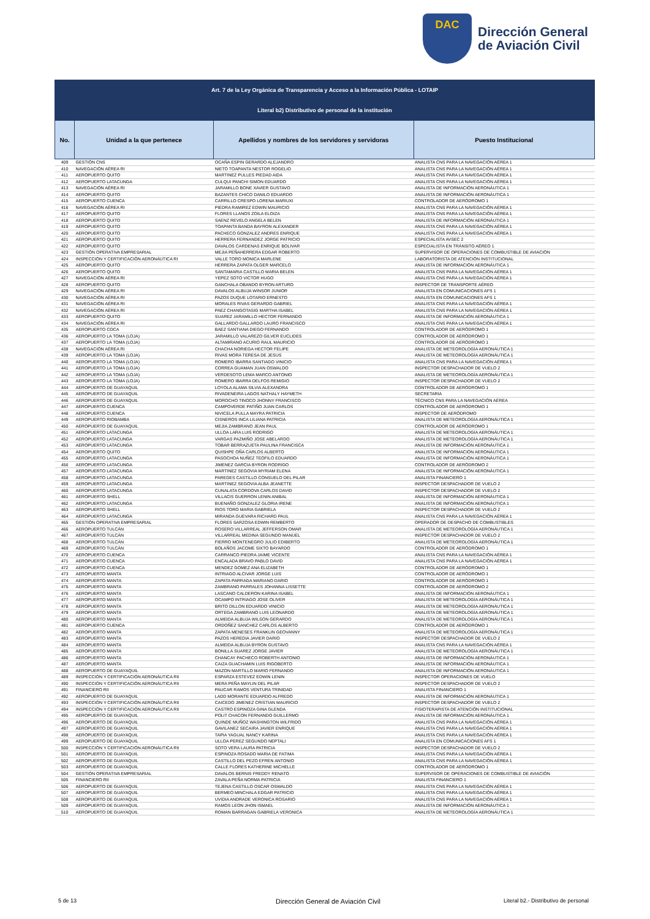DAC
Dirección General
de Aviación Civil
| Art. 7 de la Ley Orgánica de Transparencia y Acceso a la Información Pública - LOTAIP | | | |
| Literal b2) Distributivo de personal de la institución | | | |
| No. | Unidad a la que pertenece | Apellidos y nombres de los servidores y servidoras | Puesto Institucional |
| 409 | GESTIÓN CNS | OCAÑA ESPIN GERARDO ALEJANDRO | ANALISTA CNS PARA LA NAVEGACIÓN AÉREA 1 |
| 410 | NAVEGACIÓN AÉREA RI | NIETO TOAPANTA NESTOR ROGELIO | ANALISTA CNS PARA LA NAVEGACIÓN AÉREA 1 |
| 411 | AEROPUERTO QUITO | MARTINEZ PULLES PIEDAD AIDA | ANALISTA CNS PARA LA NAVEGACIÓN AÉREA 1 |
| 412 | AEROPUERTO LATACUNGA | CULQUI PANCHI SIMON EDUARDO | ANALISTA CNS PARA LA NAVEGACIÓN AÉREA 1 |
| 413 | NAVEGACIÓN AÉREA RI | JARAMILLO BONE XAVIER GUSTAVO | ANALISTA DE INFORMACIÓN AERONÁUTICA 1 |
| 414 | AEROPUERTO QUITO | BAZANTES CHICO DANILO EDUARDO | ANALISTA DE INFORMACIÓN AERONÁUTICA 1 |
| 415 | AEROPUERTO CUENCA | CARRILLO CRESPO LORENA MARIUXI | CONTROLADOR DE AERÓDROMO 1 |
| 416 | NAVEGACIÓN AÉREA RI | PIEDRA RAMIREZ EDWIN MAURICIO | ANALISTA CNS PARA LA NAVEGACIÓN AÉREA 1 |
| 417 | AEROPUERTO QUITO | FLORES LLANOS ZOILA ELOIZA | ANALISTA CNS PARA LA NAVEGACIÓN AÉREA 1 |
| 418 | AEROPUERTO QUITO | SAENZ REVELO ANGELA BELEN | ANALISTA DE INFORMACIÓN AERONÁUTICA 1 |
| 419 | AEROPUERTO QUITO | TOAPANTA BANDA BAYRON ALEXANDER | ANALISTA CNS PARA LA NAVEGACIÓN AÉREA 1 |
| 420 | AEROPUERTO QUITO | PACHECO GONZALEZ ANDRES ENRIQUE | ANALISTA CNS PARA LA NAVEGACIÓN AÉREA 1 |
| 421 | AEROPUERTO QUITO | HERRERA FERNANDEZ JORGE PATRICIO | ESPECIALISTA AVSEC 2 |
| 422 | AEROPUERTO QUITO | DAVALOS CARDENAS ENRIQUE BOLIVAR | ESPECIALISTA EN TRÁNSITO AÉREO 1 |
| 423 | GESTIÓN OPERATIVA EMPRESARIAL | MEJIA PEÑAHERRERA EDGAR ROBERTO | SUPERVISOR DE OPERACIONES DE COMBUSTIBLE DE AVIACIÓN |
| 424 | INSPECCIÓN Y CERTIFICACIÓN AERONÁUTICA RI | VALLE TORO MONICA MARLENE | LABORATORISTA DE ATENCIÓN INSTITUCIONAL |
| 425 | AEROPUERTO QUITO | HERRERA ZAPATA OLGER MARCELO | ANALISTA DE INFORMACIÓN AERONÁUTICA 1 |
| 426 | AEROPUERTO QUITO | SANTAMARIA CASTILLO MARIA BELEN | ANALISTA CNS PARA LA NAVEGACIÓN AÉREA 1 |
| 427 | NAVEGACIÓN AÉREA RI | YEPEZ SOTO VICTOR HUGO | ANALISTA CNS PARA LA NAVEGACIÓN AÉREA 1 |
| 428 | AEROPUERTO QUITO | GANCHALA OBANDO BYRON ARTURO | INSPECTOR DE TRANSPORTE AÉREO |
| 429 | NAVEGACIÓN AÉREA RI | DAVALOS ALBUJA WINSOR JUNIOR | ANALISTA EN COMUNICACIONES AFS 1 |
| 430 | NAVEGACIÓN AÉREA RI | PAZOS DUQUE LOTARIO ERNESTO | ANALISTA EN COMUNICACIONES AFS 1 |
| 431 | NAVEGACIÓN AÉREA RI | MORALES RIVAS GERARDO GABRIEL | ANALISTA CNS PARA LA NAVEGACIÓN AÉREA 1 |
| 432 | NAVEGACIÓN AÉREA RI | PAEZ CHANGOTASIG MARTHA ISABEL | ANALISTA CNS PARA LA NAVEGACIÓN AÉREA 1 |
| 433 | AEROPUERTO QUITO | SUAREZ JARAMILLO HECTOR FERNANDO | ANALISTA DE INFORMACIÓN AERONÁUTICA 1 |
| 434 | NAVEGACIÓN AÉREA RI | GALLARDO GALLARDO LAURO FRANCISCO | ANALISTA CNS PARA LA NAVEGACIÓN AÉREA 1 |
| 435 | AEROPUERTO COCA | BAEZ SANTIANA DIEGO FERNANDO | CONTROLADOR DE AERÓDROMO 1 |
| 436 | AEROPUERTO LA TOMA (LOJA) | JARAMILLO VALAREZO GILVER EUCLIDES | CONTROLADOR DE AERÓDROMO 1 |
| 437 | AEROPUERTO LA TOMA (LOJA) | ALTAMIRANO ACURIO RAUL MAURICIO | CONTROLADOR DE AERÓDROMO 1 |
| 438 | NAVEGACIÓN AÉREA RI | CHACHA NORIEGA HECTOR FELIPE | ANALISTA DE METEOROLOGÍA AERONÁUTICA 1 |
| 439 | AEROPUERTO LA TOMA (LOJA) | RIVAS MORA TERESA DE JESUS | ANALISTA DE METEOROLOGÍA AERONÁUTICA 1 |
| 440 | AEROPUERTO LA TOMA (LOJA) | ROMERO IBARRA SANTIAGO VINICIO | ANALISTA CNS PARA LA NAVEGACIÓN AÉREA 1 |
| 441 | AEROPUERTO LA TOMA (LOJA) | CORREA GUAMAN JUAN OSWALDO | INSPECTOR DESPACHADOR DE VUELO 2 |
| 442 | AEROPUERTO LA TOMA (LOJA) | VERDESOTO LEMA MARCO ANTONIO | ANALISTA DE METEOROLOGÍA AERONÁUTICA 1 |
| 443 | AEROPUERTO LA TOMA (LOJA) | ROMERO IBARRA DELFOS REMIGIO | INSPECTOR DESPACHADOR DE VUELO 2 |
| 444 | AEROPUERTO DE GUAYAQUIL | LOYOLA ALAMA SILVIA ALEXANDRA | CONTROLADOR DE AERÓDROMO 1 |
| 445 | AEROPUERTO DE GUAYAQUIL | RIVADENEIRA LAGOS NATHALY HAYMETH | SECRETARIA |
| 446 | AEROPUERTO DE GUAYAQUIL | MOROCHO TINOCO JHONNY FRANCISCO | TÉCNICO CNS PARA LA NAVEGACIÓN AÉREA |
| 447 | AEROPUERTO CUENCA | CAMPOVERDE PATIÑO JUAN CARLOS | CONTROLADOR DE AERÓDROMO 1 |
| 448 | AEROPUERTO CUENCA | NIVICELA PULLA MAYRA PATRICIA | INSPECTOR DE AERÓDROMO |
| 449 | AEROPUERTO RIOBAMBA | CISNEROS INCA LILIANA PATRICIA | ANALISTA DE METEOROLOGÍA AERONÁUTICA 1 |
| 450 | AEROPUERTO DE GUAYAQUIL | MEJIA ZAMBRANO JEAN PAUL | CONTROLADOR DE AERÓDROMO 1 |
| 451 | AEROPUERTO LATACUNGA | ULLOA LARA LUIS RODRIGO | ANALISTA DE METEOROLOGÍA AERONÁUTICA 1 |
| 452 | AEROPUERTO LATACUNGA | VARGAS PAZMIÑO JOSE ABELARDO | ANALISTA DE METEOROLOGÍA AERONÁUTICA 1 |
| 453 | AEROPUERTO LATACUNGA | TOBAR BERRAZUETA PAULINA FRANCISCA | ANALISTA DE INFORMACIÓN AERONÁUTICA 1 |
| 454 | AEROPUERTO QUITO | QUISHPE OÑA CARLOS ALBERTO | ANALISTA DE INFORMACIÓN AERONÁUTICA 1 |
| 455 | AEROPUERTO LATACUNGA | PASOCHOA NUÑEZ TEOFILO EDUARDO | ANALISTA DE INFORMACIÓN AERONÁUTICA 1 |
| 456 | AEROPUERTO LATACUNGA | JIMENEZ GARCIA BYRON RODRIGO | CONTROLADOR DE AERÓDROMO 2 |
| 457 | AEROPUERTO LATACUNGA | MARTINEZ SEGOVIA MYRIAM ELENA | ANALISTA DE INFORMACIÓN AERONÁUTICA 1 |
| 458 | AEROPUERTO LATACUNGA | PAREDES CASTILLO CONSUELO DEL PILAR | ANALISTA FINANCIERO 1 |
| 459 | AEROPUERTO LATACUNGA | MARTINEZ SEGOVIA ALBA JEANETTE | INSPECTOR DESPACHADOR DE VUELO 2 |
| 460 | AEROPUERTO LATACUNGA | CUNALATA CORDOVA CARLOS DAVID | INSPECTOR DESPACHADOR DE VUELO 2 |
| 461 | AEROPUERTO SHELL | VILLACIS GUERRON LENIN ANIBAL | ANALISTA DE INFORMACIÓN AERONÁUTICA 1 |
| 462 | AEROPUERTO LATACUNGA | BUENAÑO GONZALEZ GLORIA IRENE | ANALISTA DE INFORMACIÓN AERONÁUTICA 1 |
| 463 | AEROPUERTO SHELL | RIOS TORO MARIA GABRIELA | INSPECTOR DESPACHADOR DE VUELO 2 |
| 464 | AEROPUERTO LATACUNGA | MIRANDA GUEVARA RICHARD PAUL | ANALISTA CNS PARA LA NAVEGACIÓN AÉREA 1 |
| 465 | GESTIÓN OPERATIVA EMPRESARIAL | FLORES SARZOSA EDWIN REMBERTO | OPERADOR DE DESPACHO DE COMBUSTIBLES |
| 466 | AEROPUERTO TULCÁN | ROSERO VILLARREAL JEFFERSON OMAR | ANALISTA DE METEOROLOGÍA AERONÁUTICA 1 |
| 467 | AEROPUERTO TULCÁN | VILLARREAL MEDINA SEGUNDO MANUEL | INSPECTOR DESPACHADOR DE VUELO 2 |
| 468 | AEROPUERTO TULCÁN | FIERRO MONTENEGRO JULIO EDIBERTO | ANALISTA DE METEOROLOGÍA AERONÁUTICA 1 |
| 469 | AEROPUERTO TULCÁN | BOLAÑOS JACOME SIXTO BAYARDO | CONTROLADOR DE AERÓDROMO 1 |
| 470 | AEROPUERTO CUENCA | CARRANCO PIEDRA JAIME VICENTE | ANALISTA CNS PARA LA NAVEGACIÓN AÉREA 1 |
| 471 | AEROPUERTO CUENCA | ENCALADA BRAVO PABLO DAVID | ANALISTA CNS PARA LA NAVEGACIÓN AÉREA 1 |
| 472 | AEROPUERTO CUENCA | MENDEZ GOMEZ ANA ELIZABETH | CONTROLADOR DE AERÓDROMO 1 |
| 473 | AEROPUERTO MANTA | INTRIAGO ALCIVAR JORGE LUIS | CONTROLADOR DE AERÓDROMO 1 |
| 474 | AEROPUERTO MANTA | ZAPATA PARRAGA MARIANO DARIO | CONTROLADOR DE AERÓDROMO 1 |
| 475 | AEROPUERTO MANTA | ZAMBRANO PARRALES JOHANNA LISSETTE | CONTROLADOR DE AERÓDROMO 2 |
| 476 | AEROPUERTO MANTA | LASCANO CALDERON KARINA ISABEL | ANALISTA DE INFORMACIÓN AERONÁUTICA 1 |
| 477 | AEROPUERTO MANTA | OCAMPO INTRIAGO JOSE OLIVER | ANALISTA DE METEOROLOGÍA AERONÁUTICA 1 |
| 478 | AEROPUERTO MANTA | BRITO DILLON EDUARDO VINICIO | ANALISTA DE METEOROLOGÍA AERONÁUTICA 1 |
| 479 | AEROPUERTO MANTA | ORTEGA ZAMBRANO LUIS LEONARDO | ANALISTA DE METEOROLOGÍA AERONÁUTICA 1 |
| 480 | AEROPUERTO MANTA | ALMEIDA ALBUJA WILSON GERARDO | ANALISTA DE METEOROLOGÍA AERONÁUTICA 1 |
| 481 | AEROPUERTO CUENCA | ORDOÑEZ SANCHEZ CARLOS ALBERTO | CONTROLADOR DE AERÓDROMO 1 |
| 482 | AEROPUERTO MANTA | ZAPATA MENESES FRANKLIN GEOVANNY | ANALISTA DE METEOROLOGÍA AERONÁUTICA 1 |
| 483 | AEROPUERTO MANTA | PAZOS HEREDIA JAVIER DARIO | INSPECTOR DESPACHADOR DE VUELO 2 |
| 484 | AEROPUERTO MANTA | ALMEIDA ALBUJA BYRON GUSTAVO | ANALISTA CNS PARA LA NAVEGACIÓN AÉREA 1 |
| 485 | AEROPUERTO MANTA | BONILLA SUAREZ JORGE JAVIER | ANALISTA DE METEOROLOGÍA AERONÁUTICA 1 |
| 486 | AEROPUERTO MANTA | CHANCAY PACHECO ROBERTH ANTONIO | ANALISTA DE INFORMACIÓN AERONÁUTICA 1 |
| 487 | AEROPUERTO MANTA | CAIZA GUACHAMIN LUIS RIGOBERTO | ANALISTA DE INFORMACIÓN AERONÁUTICA 1 |
| 488 | AEROPUERTO DE GUAYAQUIL | MAZON MARTILLO MARIO FERNANDO | ANALISTA DE INFORMACIÓN AERONÁUTICA 1 |
| 489 | INSPECCIÓN Y CERTIFICACIÓN AERONÁUTICA RII | ESPARZA ESTEVEZ EDWIN LENIN | INSPECTOR OPERACIONES DE VUELO |
| 490 | INSPECCIÓN Y CERTIFICACIÓN AERONÁUTICA RII | MERA PEÑA MAYLIN DEL PILAR | INSPECTOR DESPACHADOR DE VUELO 2 |
| 491 | FINANCIERO RII | PAUCAR RAMOS VENTURA TRINIDAD | ANALISTA FINANCIERO 1 |
| 492 | AEROPUERTO DE GUAYAQUIL | LADD MORANTE EDUARDO ALFREDO | ANALISTA DE INFORMACIÓN AERONÁUTICA 1 |
| 493 | INSPECCIÓN Y CERTIFICACIÓN AERONÁUTICA RII | CAICEDO JIMENEZ CRISTIAN MAURICIO | INSPECTOR DESPACHADOR DE VUELO 2 |
| 494 | INSPECCIÓN Y CERTIFICACIÓN AERONÁUTICA RII | CASTRO ESPINOZA GINA GLENDA | FISIOTERAPISTA DE ATENCIÓN INSTITUCIONAL |
| 495 | AEROPUERTO DE GUAYAQUIL | POLIT CHACON FERNANDO GUILLERMO | ANALISTA DE INFORMACIÓN AERONÁUTICA 1 |
| 496 | AEROPUERTO DE GUAYAQUIL | QUINDE MUÑOZ WASHINGTON WILFRIDO | ANALISTA CNS PARA LA NAVEGACIÓN AÉREA 1 |
| 497 | AEROPUERTO DE GUAYAQUIL | GAVILANEZ SECAIRA JAVIER ENRIQUE | ANALISTA CNS PARA LA NAVEGACIÓN AÉREA 1 |
| 498 | AEROPUERTO DE GUAYAQUIL | TAPIA YAGUAL NANCY KARINA | ANALISTA CNS PARA LA NAVEGACIÓN AÉREA 1 |
| 499 | AEROPUERTO DE GUAYAQUIL | ULLOA PEREZ SEGUNDO NEPTALI | ANALISTA EN COMUNICACIONES AFS 1 |
| 500 | INSPECCIÓN Y CERTIFICACIÓN AERONÁUTICA RII | SOTO VERA LAURA PATRICIA | INSPECTOR DESPACHADOR DE VUELO 2 |
| 501 | AEROPUERTO DE GUAYAQUIL | ESPINOZA ROSADO MARIA DE FATIMA | ANALISTA CNS PARA LA NAVEGACIÓN AÉREA 1 |
| 502 | AEROPUERTO DE GUAYAQUIL | CASTILLO DEL PEZO EFREN ANTONIO | ANALISTA CNS PARA LA NAVEGACIÓN AÉREA 1 |
| 503 | AEROPUERTO DE GUAYAQUIL | CALLE FLORES KATHERINE MICHELLE | CONTROLADOR DE AERÓDROMO 1 |
| 504 | GESTIÓN OPERATIVA EMPRESARIAL | DAVALOS BERNIS FREDDY RENATO | SUPERVISOR DE OPERACIONES DE COMBUSTIBLE DE AVIACIÓN |
| 505 | FINANCIERO RII | ZAVALA PEÑA NORMA PATRICIA | ANALISTA FINANCIERO 1 |
| 506 | AEROPUERTO DE GUAYAQUIL | TEJENA CASTILLO OSCAR OSWALDO | ANALISTA CNS PARA LA NAVEGACIÓN AÉREA 1 |
| 507 | AEROPUERTO DE GUAYAQUIL | BERMEO MINCHALA EDGAR PATRICIO | ANALISTA CNS PARA LA NAVEGACIÓN AÉREA 1 |
| 508 | AEROPUERTO DE GUAYAQUIL | UVIDIA ANDRADE VERONICA ROSARIO | ANALISTA CNS PARA LA NAVEGACIÓN AÉREA 1 |
| 509 | AEROPUERTO DE GUAYAQUIL | RAMOS LEON JHON ISMAEL | ANALISTA DE INFORMACIÓN AERONÁUTICA 1 |
| 510 | AEROPUERTO DE GUAYAQUIL | ROMAN BARRAGAN GABRIELA VERONICA | ANALISTA DE METEOROLOGÍA AERONÁUTICA 1 |
5 de 13
Dirección General de Aviación Civil
Literal b2.- Distributivo de personal